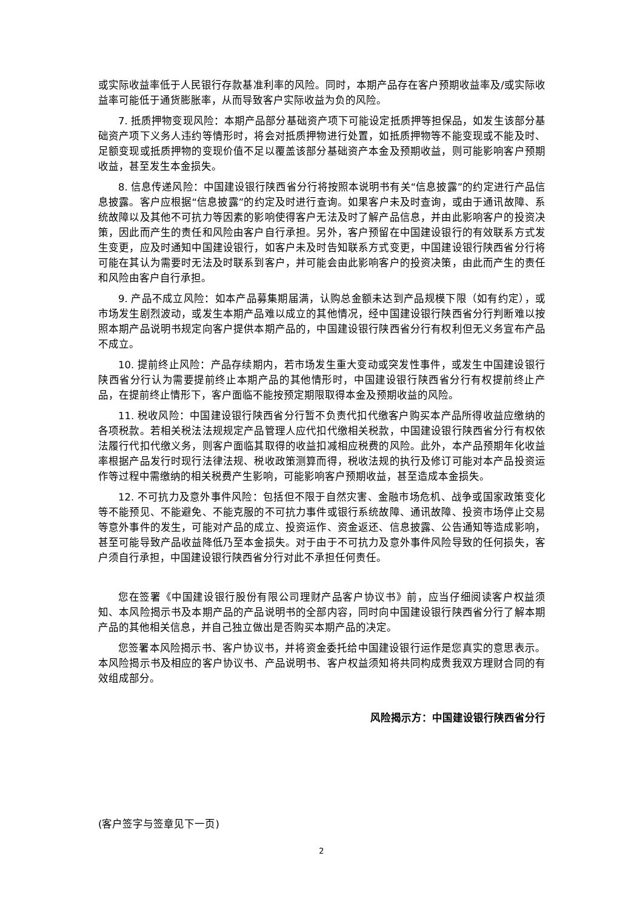或实际收益率低于人民银行存款基准利率的风险。同时，本期产品存在客户预期收益率及/或实际收益率可能低于通货膨胀率，从而导致客户实际收益为负的风险。
7. 抵质押物变现风险：本期产品部分基础资产项下可能设定抵质押等担保品，如发生该部分基础资产项下义务人违约等情形时，将会对抵质押物进行处置，如抵质押物等不能变现或不能及时、足额变现或抵质押物的变现价值不足以覆盖该部分基础资产本金及预期收益，则可能影响客户预期收益，甚至发生本金损失。
8. 信息传递风险：中国建设银行陕西省分行将按照本说明书有关“信息披露”的约定进行产品信息披露。客户应根据“信息披露”的约定及时进行查询。如果客户未及时查询，或由于通讯故障、系统故障以及其他不可抗力等因素的影响使得客户无法及时了解产品信息，并由此影响客户的投资决策，因此而产生的责任和风险由客户自行承担。另外，客户预留在中国建设银行的有效联系方式发生变更，应及时通知中国建设银行，如客户未及时告知联系方式变更，中国建设银行陕西省分行将可能在其认为需要时无法及时联系到客户，并可能会由此影响客户的投资决策，由此而产生的责任和风险由客户自行承担。
9. 产品不成立风险：如本产品募集期届满，认购总金额未达到产品规模下限（如有约定），或市场发生剧烈波动，或发生本期产品难以成立的其他情况，经中国建设银行陕西省分行判断难以按照本期产品说明书规定向客户提供本期产品的，中国建设银行陕西省分行有权利但无义务宣布产品不成立。
10. 提前终止风险：产品存续期内，若市场发生重大变动或突发性事件，或发生中国建设银行陕西省分行认为需要提前终止本期产品的其他情形时，中国建设银行陕西省分行有权提前终止产品，在提前终止情形下，客户面临不能按预定期限取得本金及预期收益的风险。
11. 税收风险：中国建设银行陕西省分行暂不负责代扣代缴客户购买本产品所得收益应缴纳的各项税款。若相关税法法规规定产品管理人应代扣代缴相关税款，中国建设银行陕西省分行有权依法履行代扣代缴义务，则客户面临其取得的收益扣减相应税费的风险。此外，本产品预期年化收益率根据产品发行时现行法律法规、税收政策测算而得，税收法规的执行及修订可能对本产品投资运作等过程中需缴纳的相关税费产生影响，可能影响客户预期收益，甚至造成本金损失。
12. 不可抗力及意外事件风险：包括但不限于自然灾害、金融市场危机、战争或国家政策变化等不能预见、不能避免、不能克服的不可抗力事件或银行系统故障、通讯故障、投资市场停止交易等意外事件的发生，可能对产品的成立、投资运作、资金返还、信息披露、公告通知等造成影响，甚至可能导致产品收益降低乃至本金损失。对于由于不可抗力及意外事件风险导致的任何损失，客户须自行承担，中国建设银行陕西省分行对此不承担任何责任。
您在签署《中国建设银行股份有限公司理财产品客户协议书》前，应当仔细阅读客户权益须知、本风险揭示书及本期产品的产品说明书的全部内容，同时向中国建设银行陕西省分行了解本期产品的其他相关信息，并自己独立做出是否购买本期产品的决定。
您签署本风险揭示书、客户协议书，并将资金委托给中国建设银行运作是您真实的意思表示。本风险揭示书及相应的客户协议书、产品说明书、客户权益须知将共同构成贵我双方理财合同的有效组成部分。
风险揭示方：中国建设银行陕西省分行
(客户签字与签章见下一页)
2